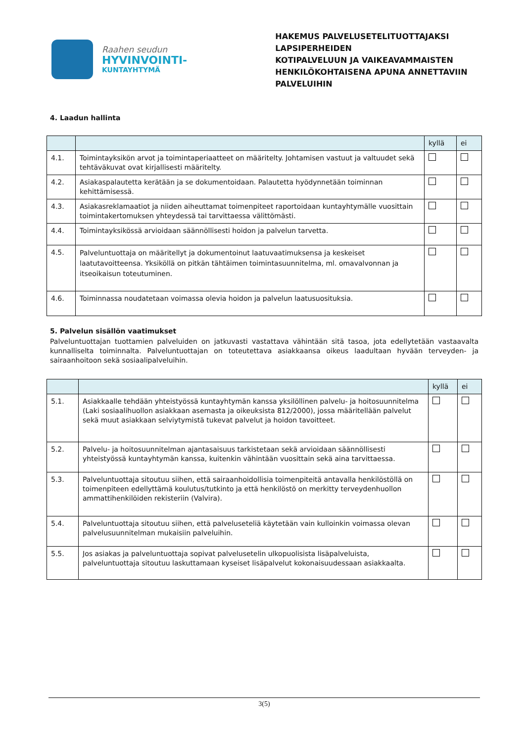Raahen seudun
HYVINVOINTI-
KUNTAYHTYMÄ
HAKEMUS PALVELUSETELITUOTTAJAKSI LAPSIPERHEIDEN
KOTIPALVELUUN JA VAIKEAVAMMAISTEN
HENKILÖKOHTAISENA APUNA ANNETTAVIIN PALVELUIHIN
4. Laadun hallinta
| | | kyllä | ei |
| --- | --- | --- | --- |
| 4.1. | Toimintayksikön arvot ja toimintaperiaatteet on määritelty. Johtamisen vastuut ja valtuudet sekä tehtäväkuvat ovat kirjallisesti määritelty. | | |
| 4.2. | Asiakaspalautetta kerätään ja se dokumentoidaan. Palautetta hyödynnetään toiminnan kehittämisessä. | | |
| 4.3. | Asiakasreklamaatiot ja niiden aiheuttamat toimenpiteet raportoidaan kuntayhtymälle vuosittain toimintakertomuksen yhteydessä tai tarvittaessa välittömästi. | | |
| 4.4. | Toimintayksikössä arvioidaan säännöllisesti hoidon ja palvelun tarvetta. | | |
| 4.5. | Palveluntuottaja on määritellyt ja dokumentoinut laatuvaatimuksensa ja keskeiset laatutavoitteensa. Yksiköllä on pitkän tähtäimen toimintasuunnitelma, ml. omavalvonnan ja itseoikaisun toteutuminen. | | |
| 4.6. | Toiminnassa noudatetaan voimassa olevia hoidon ja palvelun laatusuosituksia. | | |
5. Palvelun sisällön vaatimukset
Palveluntuottajan tuottamien palveluiden on jatkuvasti vastattava vähintään sitä tasoa, jota edellytetään vastaavalta kunnalliselta toiminnalta. Palveluntuottajan on toteutettava asiakkaansa oikeus laadultaan hyvään terveyden- ja sairaanhoitoon sekä sosiaalipalveluihin.
| | | kyllä | ei |
| --- | --- | --- | --- |
| 5.1. | Asiakkaalle tehdään yhteistyössä kuntayhtymän kanssa yksilöllinen palvelu- ja hoitosuunnitelma (Laki sosiaalihuollon asiakkaan asemasta ja oikeuksista 812/2000), jossa määritellään palvelut sekä muut asiakkaan selviytymistä tukevat palvelut ja hoidon tavoitteet. | | |
| 5.2. | Palvelu- ja hoitosuunnitelman ajantasaisuus tarkistetaan sekä arvioidaan säännöllisesti yhteistyössä kuntayhtymän kanssa, kuitenkin vähintään vuosittain sekä aina tarvittaessa. | | |
| 5.3. | Palveluntuottaja sitoutuu siihen, että sairaanhoidollisia toimenpiteitä antavalla henkilöstöllä on toimenpiteen edellyttämä koulutus/tutkinto ja että henkilöstö on merkitty terveydenhuollon ammattihenkilöiden rekisteriin (Valvira). | | |
| 5.4. | Palveluntuottaja sitoutuu siihen, että palveluseteliä käytetään vain kulloinkin voimassa olevan palvelusuunnitelman mukaisiin palveluihin. | | |
| 5.5. | Jos asiakas ja palveluntuottaja sopivat palvelusetelin ulkopuolisista lisäpalveluista, palveluntuottaja sitoutuu laskuttamaan kyseiset lisäpalvelut kokonaisuudessaan asiakkaalta. | | |
3(5)